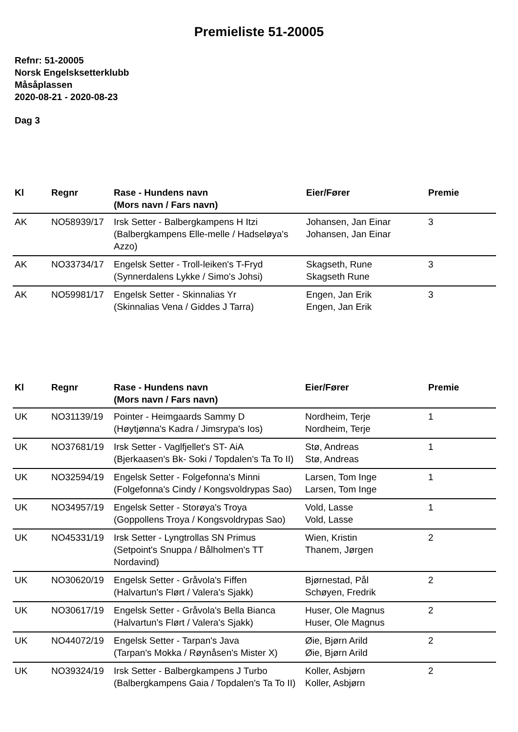Premieliste 51-20005
Refnr: 51-20005
Norsk Engelsksetterklubb
Måsåplassen
2020-08-21 - 2020-08-23
Dag 3
| Kl | Regnr | Rase - Hundens navn (Mors navn / Fars navn) | Eier/Fører | Premie |
| --- | --- | --- | --- | --- |
| AK | NO58939/17 | Irsk Setter - Balbergkampens H Itzi (Balbergkampens Elle-melle / Hadseløya's Azzo) | Johansen, Jan Einar Johansen, Jan Einar | 3 |
| AK | NO33734/17 | Engelsk Setter - Troll-leiken's T-Fryd (Synnerdalens Lykke / Simo's Johsi) | Skagseth, Rune Skagseth Rune | 3 |
| AK | NO59981/17 | Engelsk Setter - Skinnalias Yr (Skinnalias Vena / Giddes J Tarra) | Engen, Jan Erik Engen, Jan Erik | 3 |
| Kl | Regnr | Rase - Hundens navn (Mors navn / Fars navn) | Eier/Fører | Premie |
| --- | --- | --- | --- | --- |
| UK | NO31139/19 | Pointer - Heimgaards Sammy D (Høytjønna's Kadra / Jimsrypa's Ios) | Nordheim, Terje Nordheim, Terje | 1 |
| UK | NO37681/19 | Irsk Setter - Vaglfjellet's ST- AiA (Bjerkaasen's Bk- Soki / Topdalen's Ta To II) | Stø, Andreas Stø, Andreas | 1 |
| UK | NO32594/19 | Engelsk Setter - Folgefonna's Minni (Folgefonna's Cindy / Kongsvoldrypas Sao) | Larsen, Tom Inge Larsen, Tom Inge | 1 |
| UK | NO34957/19 | Engelsk Setter - Storøya's Troya (Goppollens Troya / Kongsvoldrypas Sao) | Vold, Lasse Vold, Lasse | 1 |
| UK | NO45331/19 | Irsk Setter - Lyngtrollas SN Primus (Setpoint's Snuppa / Bålholmen's TT Nordavind) | Wien, Kristin Thanem, Jørgen | 2 |
| UK | NO30620/19 | Engelsk Setter - Gråvola's Fiffen (Halvartun's Flørt / Valera's Sjakk) | Bjørnestad, Pål Schøyen, Fredrik | 2 |
| UK | NO30617/19 | Engelsk Setter - Gråvola's Bella Bianca (Halvartun's Flørt / Valera's Sjakk) | Huser, Ole Magnus Huser, Ole Magnus | 2 |
| UK | NO44072/19 | Engelsk Setter - Tarpan's Java (Tarpan's Mokka / Røynåsen's Mister X) | Øie, Bjørn Arild Øie, Bjørn Arild | 2 |
| UK | NO39324/19 | Irsk Setter - Balbergkampens J Turbo (Balbergkampens Gaia / Topdalen's Ta To II) | Koller, Asbjørn Koller, Asbjørn | 2 |